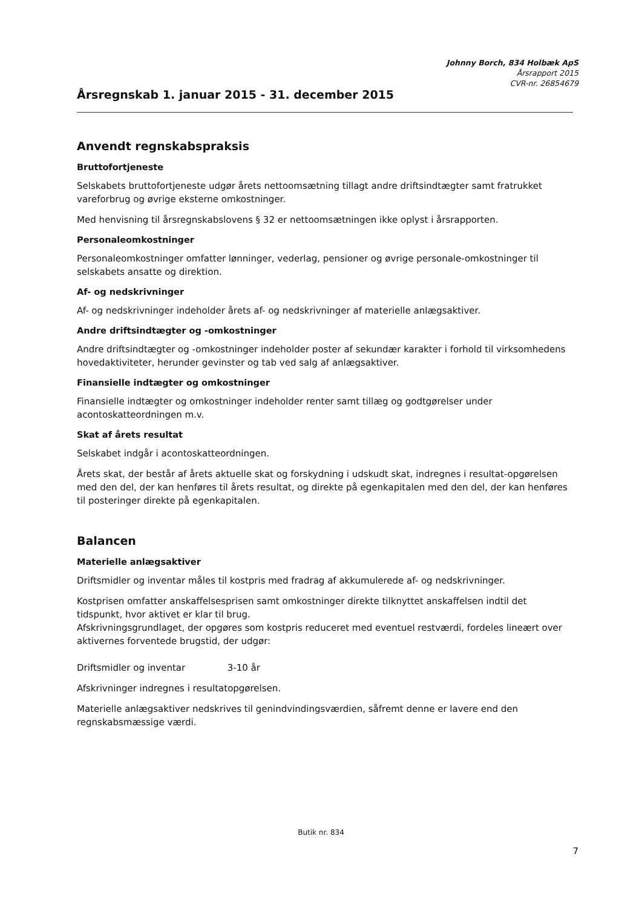Johnny Borch, 834 Holbæk ApS
Årsrapport 2015
CVR-nr. 26854679
Årsregnskab 1. januar 2015 - 31. december 2015
Anvendt regnskabspraksis
Bruttofortjeneste
Selskabets bruttofortjeneste udgør årets nettoomsætning tillagt andre driftsindtægter samt fratrukket vareforbrug og øvrige eksterne omkostninger.
Med henvisning til årsregnskabslovens § 32 er nettoomsætningen ikke oplyst i årsrapporten.
Personaleomkostninger
Personaleomkostninger omfatter lønninger, vederlag, pensioner og øvrige personale-omkostninger til selskabets ansatte og direktion.
Af- og nedskrivninger
Af- og nedskrivninger indeholder årets af- og nedskrivninger af materielle anlægsaktiver.
Andre driftsindtægter og -omkostninger
Andre driftsindtægter og -omkostninger indeholder poster af sekundær karakter i forhold til virksomhedens hovedaktiviteter, herunder gevinster og tab ved salg af anlægsaktiver.
Finansielle indtægter og omkostninger
Finansielle indtægter og omkostninger indeholder renter samt tillæg og godtgørelser under acontoskatteordningen m.v.
Skat af årets resultat
Selskabet indgår i acontoskatteordningen.
Årets skat, der består af årets aktuelle skat og forskydning i udskudt skat, indregnes i resultat-opgørelsen med den del, der kan henføres til årets resultat, og direkte på egenkapitalen med den del, der kan henføres til posteringer direkte på egenkapitalen.
Balancen
Materielle anlægsaktiver
Driftsmidler og inventar måles til kostpris med fradrag af akkumulerede af- og nedskrivninger.
Kostprisen omfatter anskaffelsesprisen samt omkostninger direkte tilknyttet anskaffelsen indtil det tidspunkt, hvor aktivet er klar til brug.
Afskrivningsgrundlaget, der opgøres som kostpris reduceret med eventuel restværdi, fordeles lineært over aktivernes forventede brugstid, der udgør:
Driftsmidler og inventar 3-10 år
Afskrivninger indregnes i resultatopgørelsen.
Materielle anlægsaktiver nedskrives til genindvindingsværdien, såfremt denne er lavere end den regnskabsmæssige værdi.
Butik nr. 834
7